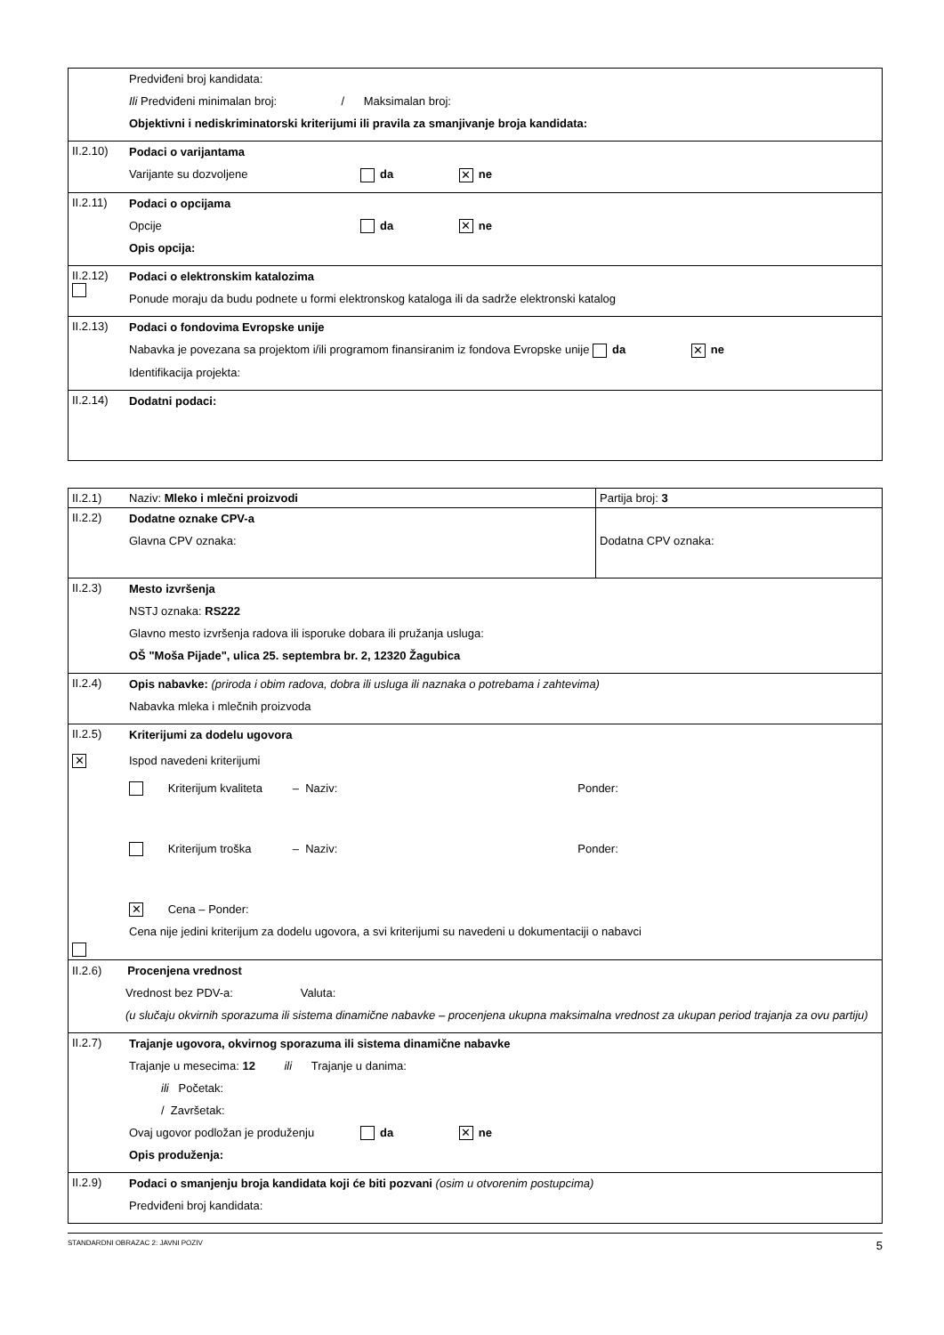| | Predviđeni broj kandidata: Ili Predviđeni minimalan broj: / Maksimalan broj: Objektivni i nediskriminatorski kriterijumi ili pravila za smanjivanje broja kandidata: |
| II.2.10) | Podaci o varijantama Varijante su dozvoljene da ✕ ne |
| II.2.11) | Podaci o opcijama Opcije da ✕ ne Opis opcija: |
| II.2.12) | Podaci o elektronskim katalozima Ponude moraju da budu podnete u formi elektronskog kataloga ili da sadrže elektronski katalog |
| II.2.13) | Podaci o fondovima Evropske unije Nabavka je povezana sa projektom i/ili programom finansiranim iz fondova Evropske unije da ✕ ne Identifikacija projekta: |
| II.2.14) | Dodatni podaci: |
| II.2.1) | Naziv: Mleko i mlečni proizvodi | Partija broj: 3 |
| II.2.2) | Dodatne oznake CPV-a Glavna CPV oznaka: | Dodatna CPV oznaka: |
| II.2.3) | Mesto izvršenja NSTJ oznaka: RS222 Glavno mesto izvršenja radova ili isporuke dobara ili pružanja usluga: OŠ "Moša Pijade", ulica 25. septembra br. 2, 12320 Žagubica | |
| II.2.4) | Opis nabavke: (priroda i obim radova, dobra ili usluga ili naznaka o potrebama i zahtevima) Nabavka mleka i mlečnih proizvoda | |
| II.2.5) ✕ | Kriterijumi za dodelu ugovora Ispod navedeni kriterijumi Kriterijum kvaliteta – Naziv: Ponder: Kriterijum troška – Naziv: Ponder: ✕ Cena – Ponder: Cena nije jedini kriterijum za dodelu ugovora, a svi kriterijumi su navedeni u dokumentaciji o nabavci | |
| II.2.6) Procenjena vrednost Vrednost bez PDV-a: Valuta: (u slučaju okvirnih sporazuma ili sistema dinamične nabavke – procenjena ukupna maksimalna vrednost za ukupan period trajanja za ovu partiju) | | |
| II.2.7) | Trajanje ugovora, okvirnog sporazuma ili sistema dinamične nabavke Trajanje u mesecima: 12 ili Trajanje u danima: ili Početak: / Završetak: Ovaj ugovor podložan je produženju da ✕ ne Opis produženja: | |
| II.2.9) | Podaci o smanjenju broja kandidata koji će biti pozvani (osim u otvorenim postupcima) Predviđeni broj kandidata: | |
STANDARDNI OBRAZAC 2: JAVNI POZIV 5